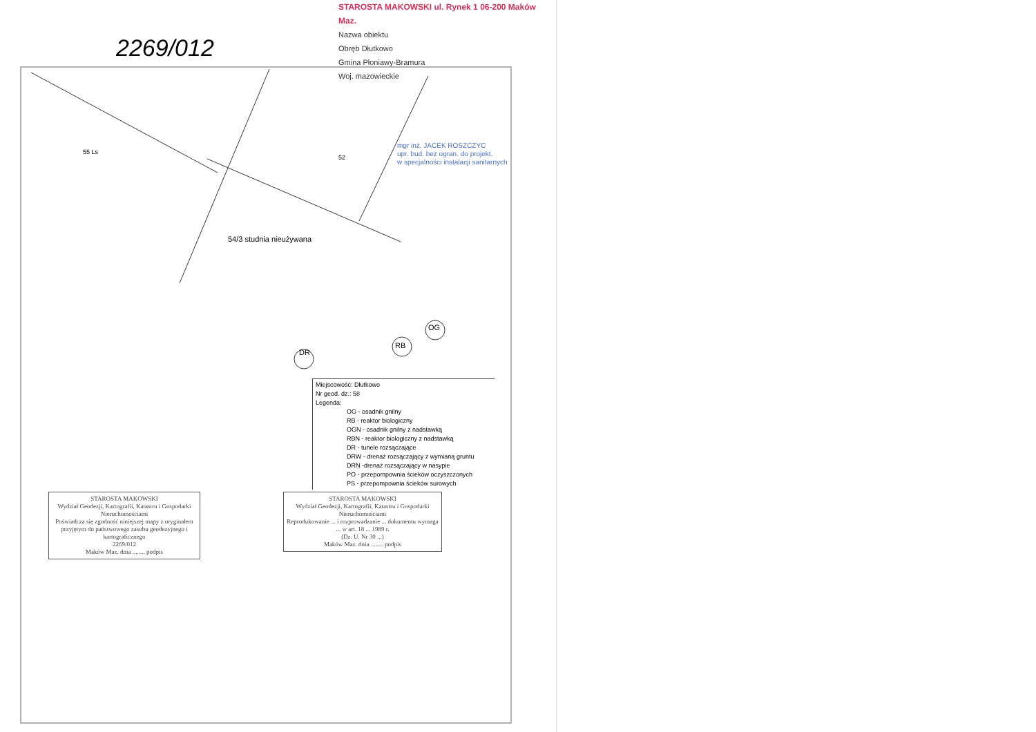STAROSTA MAKOWSKI ul. Rynek 1 06-200 Maków Maz.
Nazwa obiektu
Obręb Dłutkowo
Gmina Płoniawy-Bramura
Woj. mazowieckie
2269/012
mgr inż. JACEK ROSZCZYC
upr. bud. bez ogran. do projekt.
w specjalności instalacji sanitarnych
55 Ls
52
54/3 studnia nieużywana
DR
RB
OG
Miejscowość: Dłutkowo
Nr geod. dz.: 58
Legenda:
OG - osadnik gnilny
RB - reaktor biologiczny
OGN - osadnik gnilny z nadstawką
RBN - reaktor biologiczny z nadstawką
DR - tunele rozsączające
DRW - drenaż rozsączający z wymianą gruntu
DRN -drenaż rozsączający w nasypie
PO - przepompownia ścieków oczyszczonych
PS - przepompownia ścieków surowych
STAROSTA MAKOWSKI
Wydział Geodezji, Kartografii, Katastru i Gospodarki Nieruchomościami
Poświadcza się zgodność niniejszej mapy z oryginałem przyjętym do państwowego zasobu geodezyjnego i kartograficznego
2269/012
Maków Maz. dnia ........ podpis
STAROSTA MAKOWSKI
Wydział Geodezji, Kartografii, Katastru i Gospodarki Nieruchomościami
Reprodukowanie ... i rozprowadzanie ... dokumentu wymaga ... w art. 18 ... 1989 r.
(Dz. U. Nr 30 ...)
Maków Maz. dnia ........ podpis